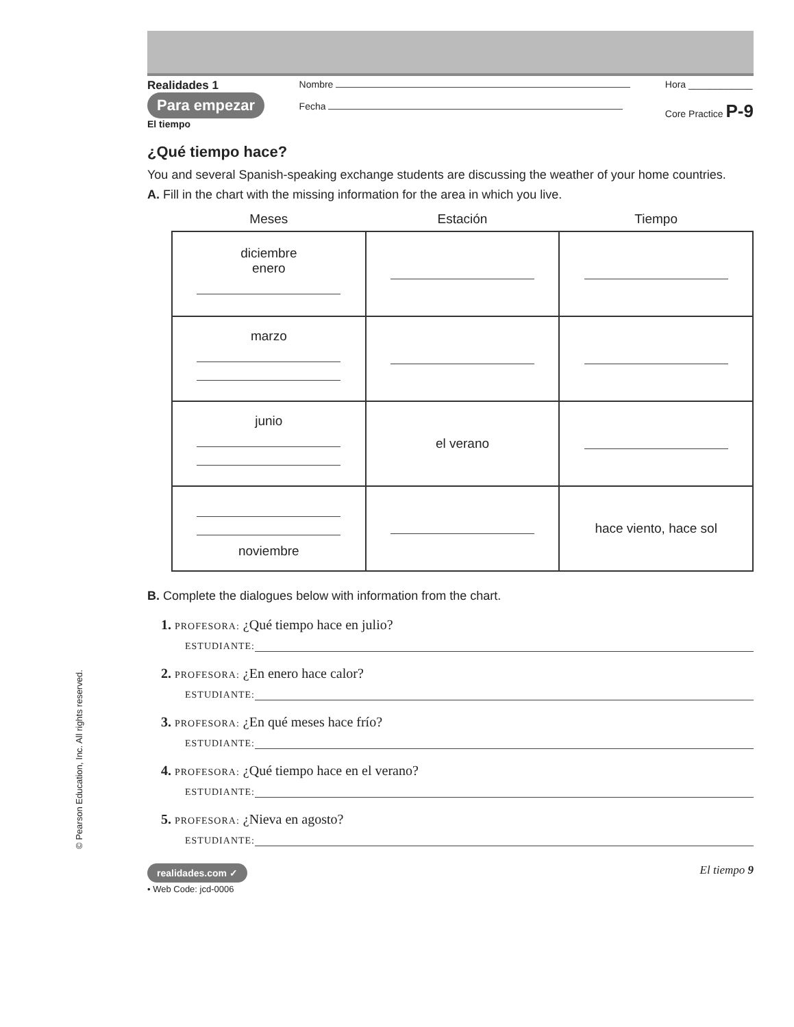© Pearson Education, Inc. All rights reserved.
Realidades 1
Para empezar
El tiempo
Nombre
Fecha
Hora ____________
Core Practice P-9
¿Qué tiempo hace?
You and several Spanish-speaking exchange students are discussing the weather of your home countries.
A. Fill in the chart with the missing information for the area in which you live.
| Meses | Estación | Tiempo |
| --- | --- | --- |
| diciembre enero | | |
| marzo | | |
| junio | el verano | |
| noviembre | | hace viento, hace sol |
B. Complete the dialogues below with information from the chart.
1. PROFESORA: ¿Qué tiempo hace en julio?
ESTUDIANTE:
2. PROFESORA: ¿En enero hace calor?
ESTUDIANTE:
3. PROFESORA: ¿En qué meses hace frío?
ESTUDIANTE:
4. PROFESORA: ¿Qué tiempo hace en el verano?
ESTUDIANTE:
5. PROFESORA: ¿Nieva en agosto?
ESTUDIANTE:
realidades.com ✓
• Web Code: jcd-0006
El tiempo 9